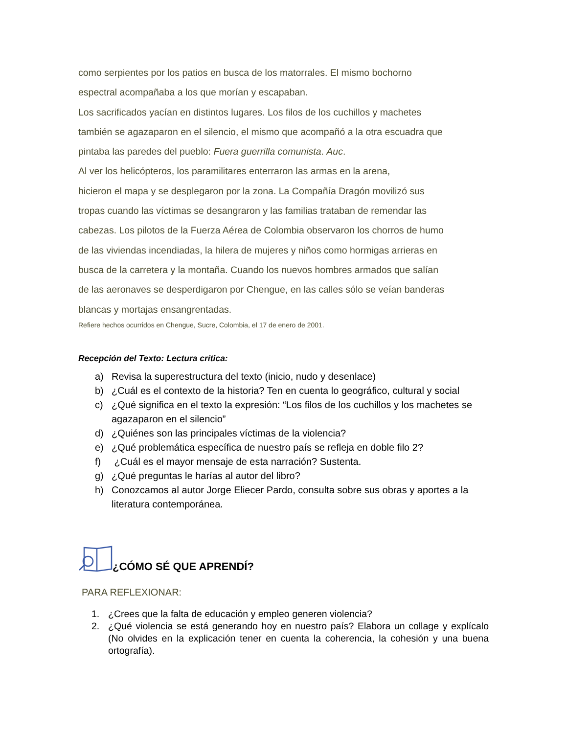como serpientes por los patios en busca de los matorrales. El mismo bochorno
espectral acompañaba a los que morían y escapaban.
Los sacrificados yacían en distintos lugares. Los filos de los cuchillos y machetes
también se agazaparon en el silencio, el mismo que acompañó a la otra escuadra que
pintaba las paredes del pueblo: Fuera guerrilla comunista. Auc.
Al ver los helicópteros, los paramilitares enterraron las armas en la arena,
hicieron el mapa y se desplegaron por la zona. La Compañía Dragón movilizó sus
tropas cuando las víctimas se desangraron y las familias trataban de remendar las
cabezas. Los pilotos de la Fuerza Aérea de Colombia observaron los chorros de humo
de las viviendas incendiadas, la hilera de mujeres y niños como hormigas arrieras en
busca de la carretera y la montaña. Cuando los nuevos hombres armados que salían
de las aeronaves se desperdigaron por Chengue, en las calles sólo se veían banderas
blancas y mortajas ensangrentadas.
Refiere hechos ocurridos en Chengue, Sucre, Colombia, el 17 de enero de 2001.
Recepción del Texto: Lectura crítica:
a) Revisa la superestructura del texto (inicio, nudo y desenlace)
b) ¿Cuál es el contexto de la historia? Ten en cuenta lo geográfico, cultural y social
c) ¿Qué significa en el texto la expresión: “Los filos de los cuchillos y los machetes se agazaparon en el silencio”
d) ¿Quiénes son las principales víctimas de la violencia?
e) ¿Qué problemática específica de nuestro país se refleja en doble filo 2?
f) ¿Cuál es el mayor mensaje de esta narración? Sustenta.
g) ¿Qué preguntas le harías al autor del libro?
h) Conozcamos al autor Jorge Eliecer Pardo, consulta sobre sus obras y aportes a la literatura contemporánea.
¿CÓMO SÉ QUE APRENDÍ?
PARA REFLEXIONAR:
1. ¿Crees que la falta de educación y empleo generen violencia?
2. ¿Qué violencia se está generando hoy en nuestro país? Elabora un collage y explícalo (No olvides en la explicación tener en cuenta la coherencia, la cohesión y una buena ortografía).